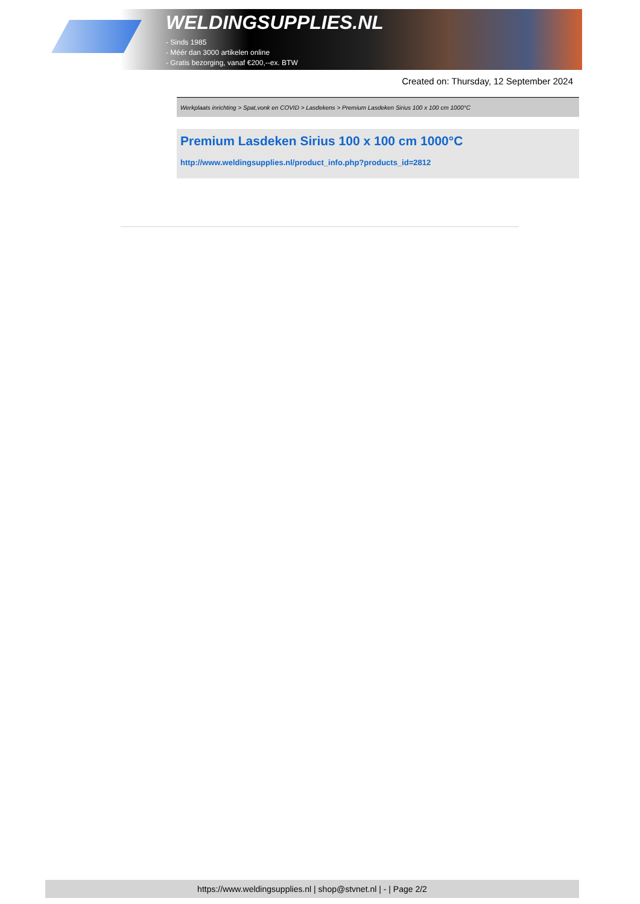WELDINGSUPPLIES.NL
- Sinds 1985
- Méér dan 3000 artikelen online
- Gratis bezorging, vanaf €200,--ex. BTW
Created on: Thursday, 12 September 2024
Werkplaats inrichting > Spat,vonk en COVID > Lasdekens > Premium Lasdeken Sirius 100 x 100 cm 1000°C
Premium Lasdeken Sirius 100 x 100 cm 1000°C
http://www.weldingsupplies.nl/product_info.php?products_id=2812
https://www.weldingsupplies.nl | shop@stvnet.nl | - | Page 2/2